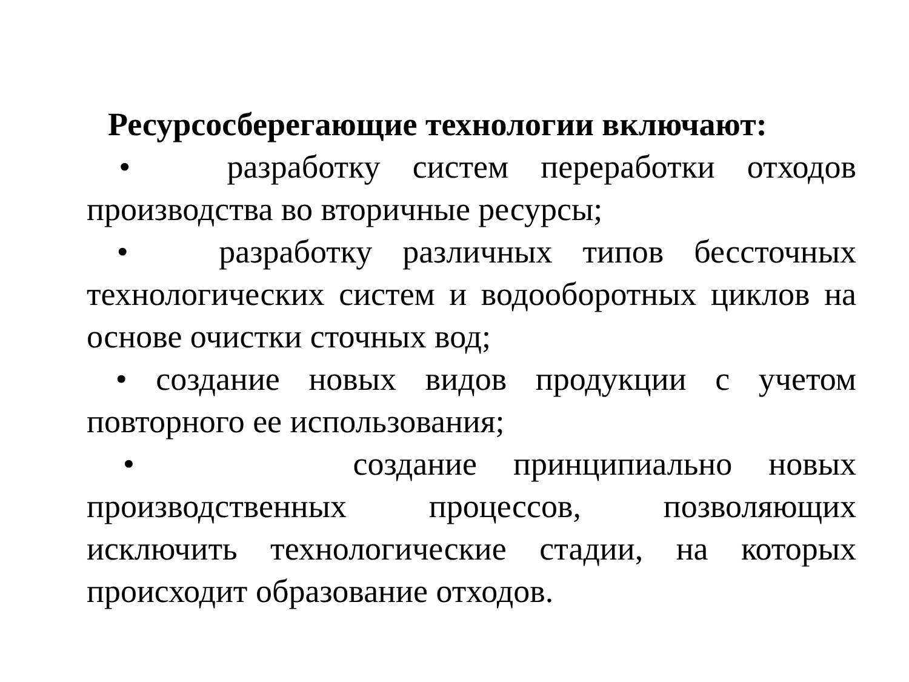Ресурсосберегающие технологии включают:
• разработку систем переработки отходов производства во вторичные ресурсы;
• разработку различных типов бессточных технологических систем и водооборотных циклов на основе очистки сточных вод;
• создание новых видов продукции с учетом повторного ее использования;
• создание принципиально новых производственных процессов, позволяющих исключить технологические стадии, на которых происходит образование отходов.